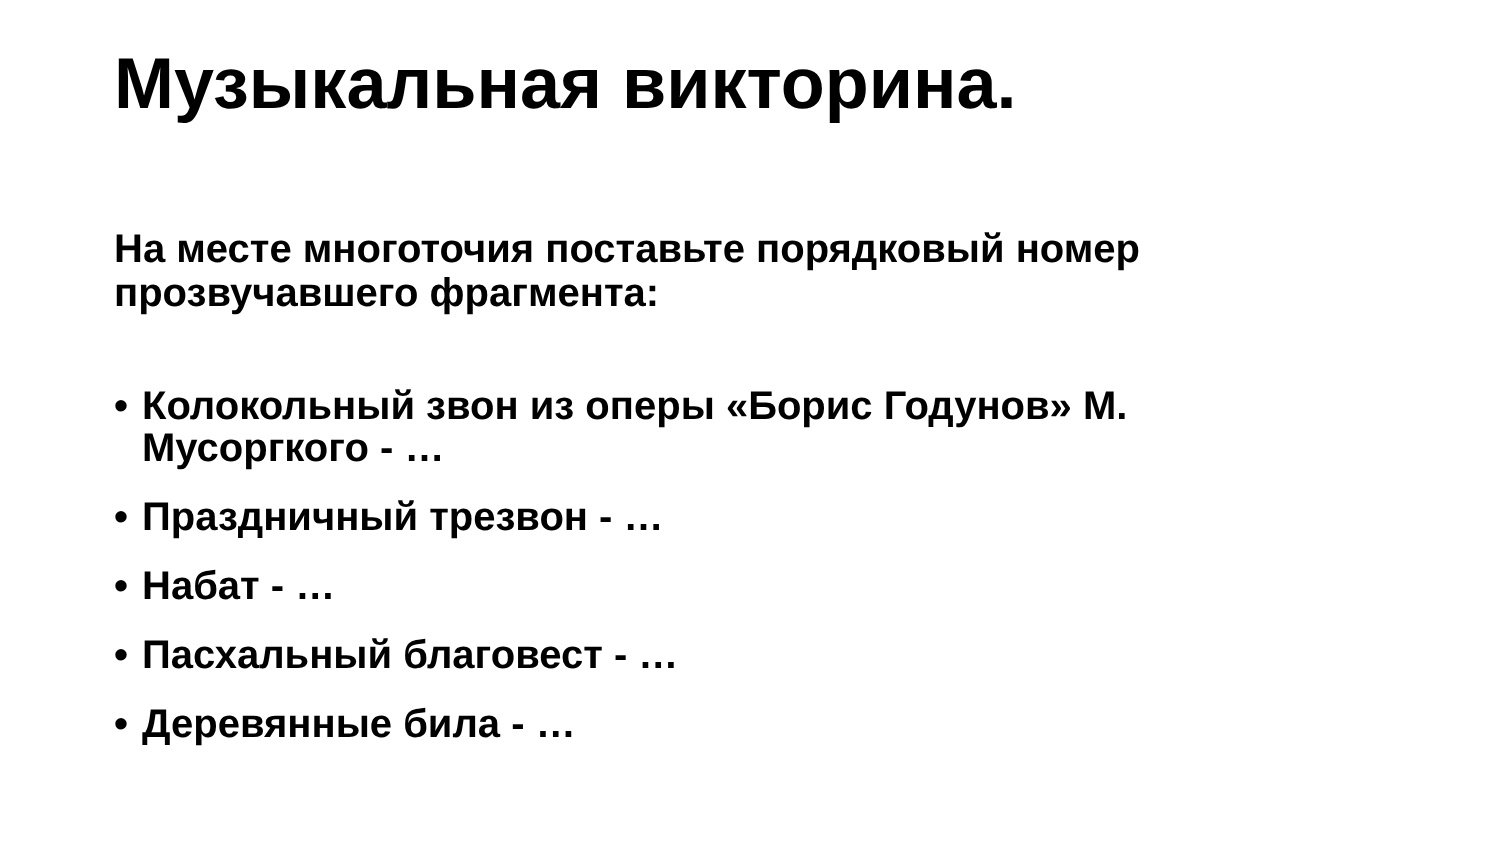Музыкальная викторина.
На месте многоточия поставьте порядковый номер прозвучавшего фрагмента:
• Колокольный звон из оперы «Борис Годунов» М. Мусоргкого - …
• Праздничный трезвон - …
• Набат - …
• Пасхальный благовест - …
• Деревянные била - …